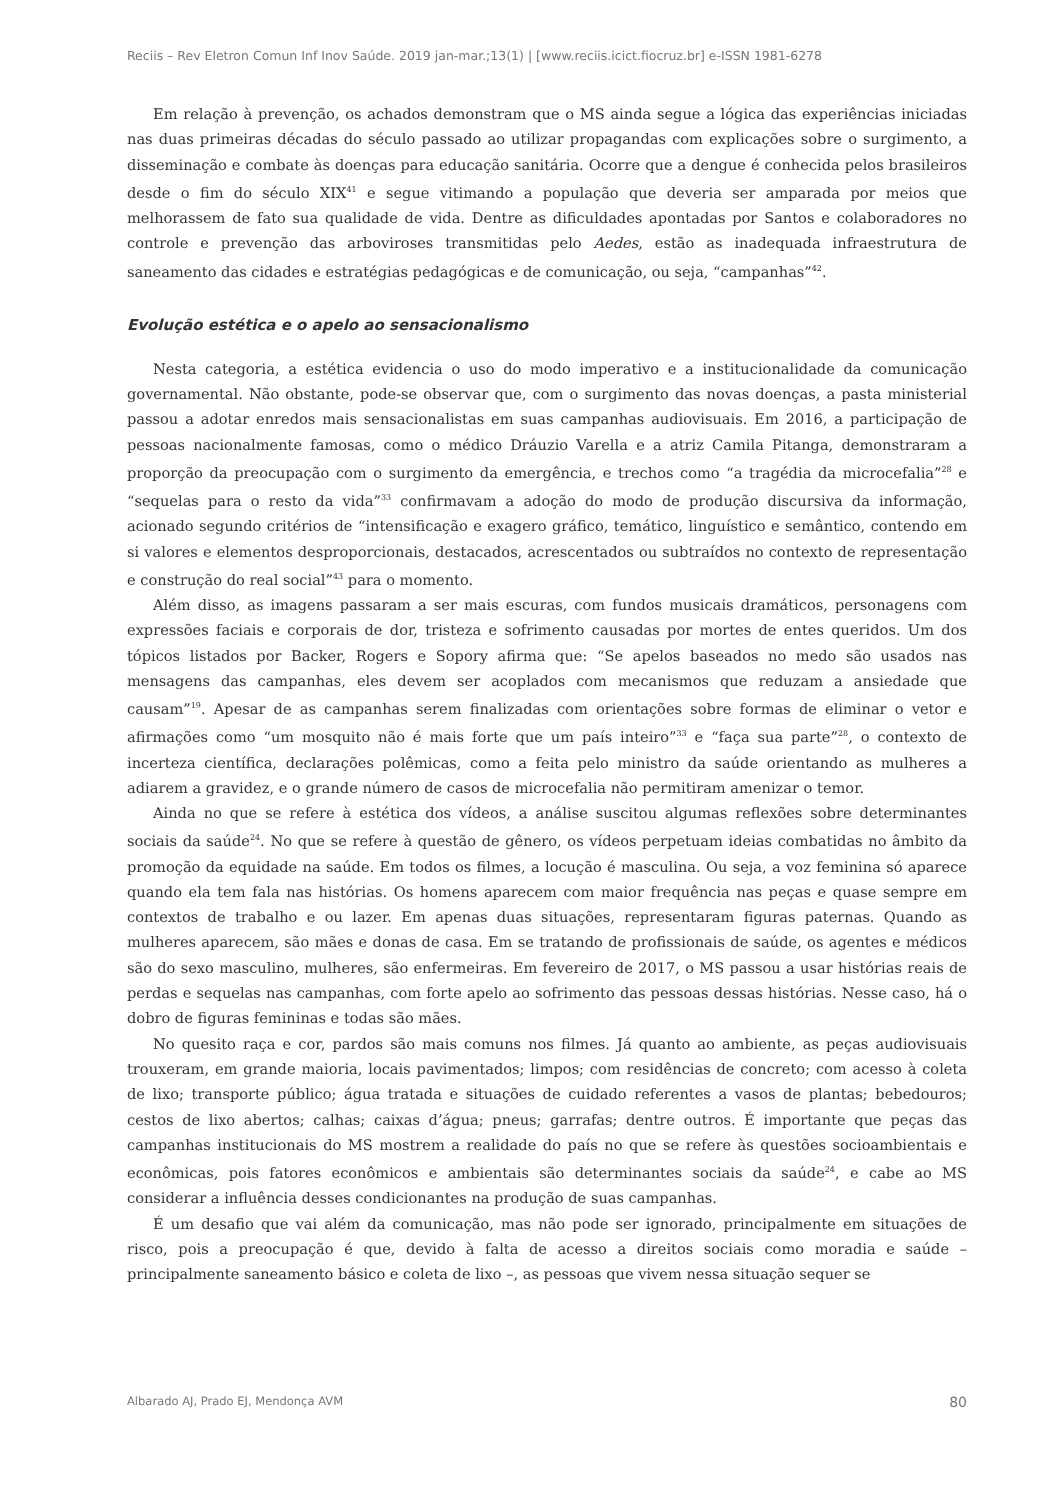Reciis – Rev Eletron Comun Inf Inov Saúde. 2019 jan-mar.;13(1) | [www.reciis.icict.fiocruz.br] e-ISSN 1981-6278
Em relação à prevenção, os achados demonstram que o MS ainda segue a lógica das experiências iniciadas nas duas primeiras décadas do século passado ao utilizar propagandas com explicações sobre o surgimento, a disseminação e combate às doenças para educação sanitária. Ocorre que a dengue é conhecida pelos brasileiros desde o fim do século XIX<sup>41</sup> e segue vitimando a população que deveria ser amparada por meios que melhorassem de fato sua qualidade de vida. Dentre as dificuldades apontadas por Santos e colaboradores no controle e prevenção das arboviroses transmitidas pelo Aedes, estão as inadequada infraestrutura de saneamento das cidades e estratégias pedagógicas e de comunicação, ou seja, “campanhas”<sup>42</sup>.
Evolução estética e o apelo ao sensacionalismo
Nesta categoria, a estética evidencia o uso do modo imperativo e a institucionalidade da comunicação governamental. Não obstante, pode-se observar que, com o surgimento das novas doenças, a pasta ministerial passou a adotar enredos mais sensacionalistas em suas campanhas audiovisuais. Em 2016, a participação de pessoas nacionalmente famosas, como o médico Dráuzio Varella e a atriz Camila Pitanga, demonstraram a proporção da preocupação com o surgimento da emergência, e trechos como “a tragédia da microcefalia”<sup>28</sup> e “sequelas para o resto da vida”<sup>33</sup> confirmavam a adoção do modo de produção discursiva da informação, acionado segundo critérios de “intensificação e exagero gráfico, temático, linguístico e semântico, contendo em si valores e elementos desproporcionais, destacados, acrescentados ou subtraídos no contexto de representação e construção do real social”<sup>43</sup> para o momento.
Além disso, as imagens passaram a ser mais escuras, com fundos musicais dramáticos, personagens com expressões faciais e corporais de dor, tristeza e sofrimento causadas por mortes de entes queridos. Um dos tópicos listados por Backer, Rogers e Sopory afirma que: “Se apelos baseados no medo são usados nas mensagens das campanhas, eles devem ser acoplados com mecanismos que reduzam a ansiedade que causam”<sup>19</sup>. Apesar de as campanhas serem finalizadas com orientações sobre formas de eliminar o vetor e afirmações como “um mosquito não é mais forte que um país inteiro”<sup>33</sup> e “faça sua parte”<sup>28</sup>, o contexto de incerteza científica, declarações polêmicas, como a feita pelo ministro da saúde orientando as mulheres a adiarem a gravidez, e o grande número de casos de microcefalia não permitiram amenizar o temor.
Ainda no que se refere à estética dos vídeos, a análise suscitou algumas reflexões sobre determinantes sociais da saúde<sup>24</sup>. No que se refere à questão de gênero, os vídeos perpetuam ideias combatidas no âmbito da promoção da equidade na saúde. Em todos os filmes, a locução é masculina. Ou seja, a voz feminina só aparece quando ela tem fala nas histórias. Os homens aparecem com maior frequência nas peças e quase sempre em contextos de trabalho e ou lazer. Em apenas duas situações, representaram figuras paternas. Quando as mulheres aparecem, são mães e donas de casa. Em se tratando de profissionais de saúde, os agentes e médicos são do sexo masculino, mulheres, são enfermeiras. Em fevereiro de 2017, o MS passou a usar histórias reais de perdas e sequelas nas campanhas, com forte apelo ao sofrimento das pessoas dessas histórias. Nesse caso, há o dobro de figuras femininas e todas são mães.
No quesito raça e cor, pardos são mais comuns nos filmes. Já quanto ao ambiente, as peças audiovisuais trouxeram, em grande maioria, locais pavimentados; limpos; com residências de concreto; com acesso à coleta de lixo; transporte público; água tratada e situações de cuidado referentes a vasos de plantas; bebedouros; cestos de lixo abertos; calhas; caixas d’água; pneus; garrafas; dentre outros. É importante que peças das campanhas institucionais do MS mostrem a realidade do país no que se refere às questões socioambientais e econômicas, pois fatores econômicos e ambientais são determinantes sociais da saúde<sup>24</sup>, e cabe ao MS considerar a influência desses condicionantes na produção de suas campanhas.
É um desafio que vai além da comunicação, mas não pode ser ignorado, principalmente em situações de risco, pois a preocupação é que, devido à falta de acesso a direitos sociais como moradia e saúde – principalmente saneamento básico e coleta de lixo –, as pessoas que vivem nessa situação sequer se
Albarado AJ, Prado EJ, Mendonça AVM 80